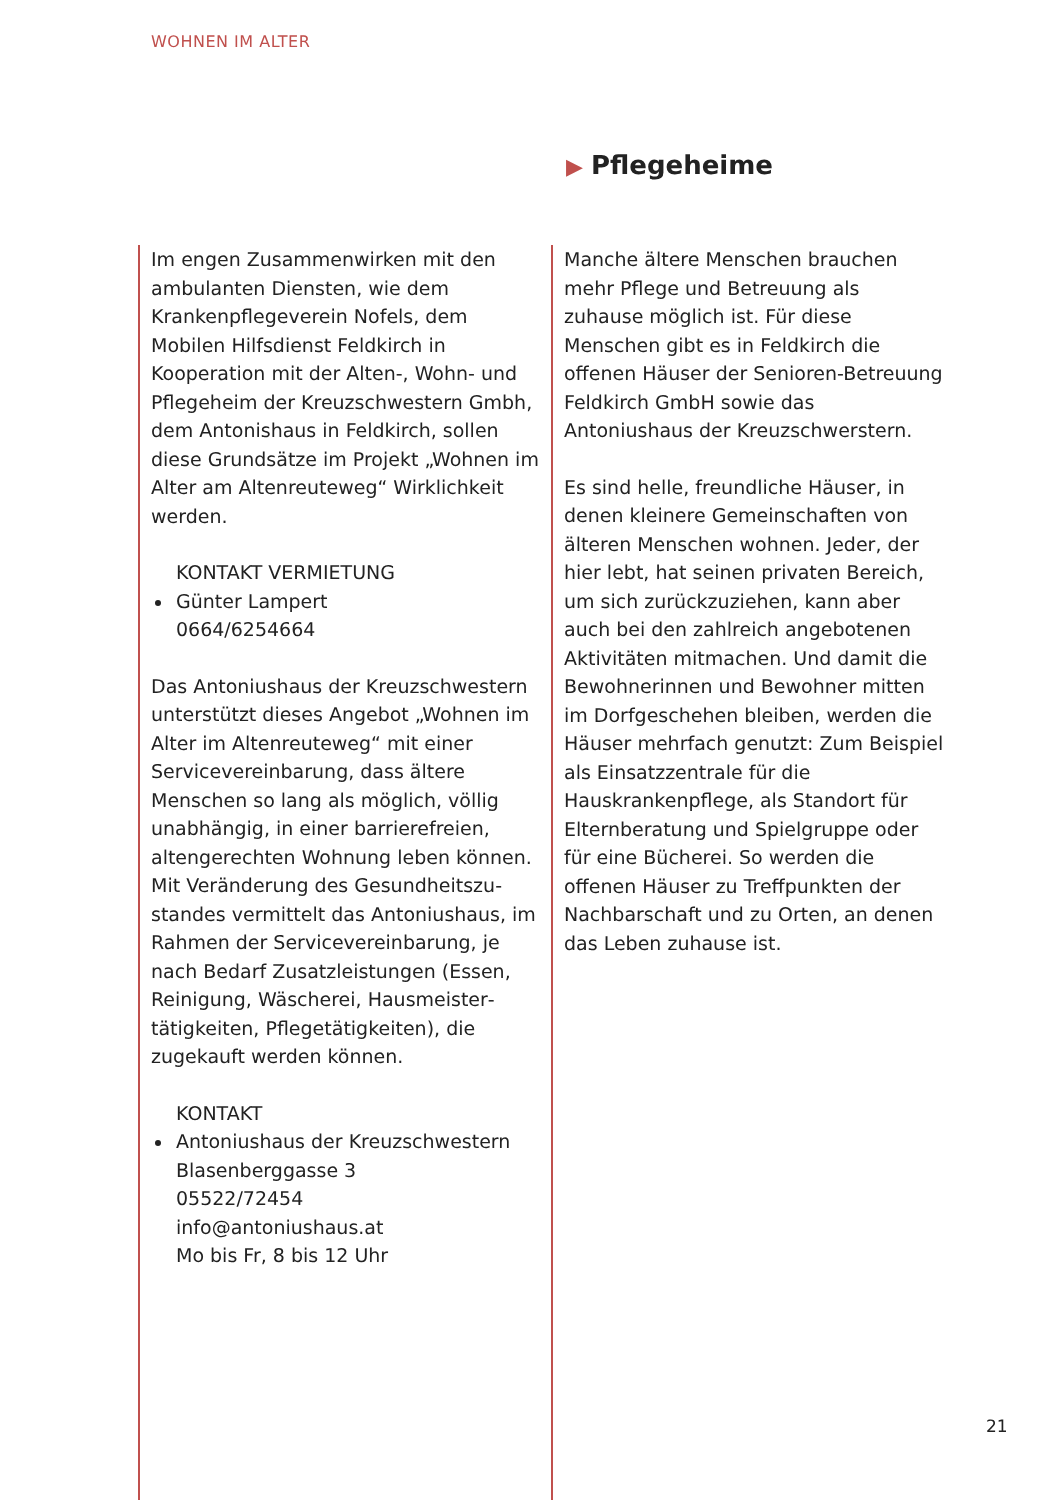WOHNEN IM ALTER
▶ Pflegeheime
Im engen Zusammenwirken mit den ambulanten Diensten, wie dem Krankenpflegeverein Nofels, dem Mobilen Hilfsdienst Feldkirch in Kooperation mit der Alten-, Wohn- und Pflegeheim der Kreuzschwestern Gmbh, dem Antonishaus in Feldkirch, sollen diese Grundsätze im Projekt „Wohnen im Alter am Altenreuteweg“ Wirklichkeit werden.
KONTAKT VERMIETUNG
Günter Lampert
0664/6254664
Das Antoniushaus der Kreuzschwestern unterstützt dieses Angebot „Wohnen im Alter im Altenreuteweg“ mit einer Servicevereinbarung, dass ältere Menschen so lang als möglich, völlig unabhängig, in einer barrierefreien, altengerechten Wohnung leben können. Mit Veränderung des Gesundheitszu­standes vermittelt das Antoniushaus, im Rahmen der Servicevereinbarung, je nach Bedarf Zusatzleistungen (Essen, Reinigung, Wäscherei, Hausmeister­tätigkeiten, Pflegetätigkeiten), die zugekauft werden können.
KONTAKT
Antoniushaus der Kreuzschwestern
Blasenberggasse 3
05522/72454
info@antoniushaus.at
Mo bis Fr, 8 bis 12 Uhr
Manche ältere Menschen brauchen mehr Pflege und Betreuung als zuhause möglich ist. Für diese Menschen gibt es in Feldkirch die offenen Häuser der Senioren-Betreuung Feldkirch GmbH sowie das Antoniushaus der Kreuz­schwerstern.
Es sind helle, freundliche Häuser, in denen kleinere Gemeinschaften von älteren Menschen wohnen. Jeder, der hier lebt, hat seinen privaten Bereich, um sich zurückzuziehen, kann aber auch bei den zahlreich angebotenen Aktivitäten mitmachen. Und damit die Bewohnerinnen und Bewohner mitten im Dorfgeschehen bleiben, werden die Häuser mehrfach genutzt: Zum Beispiel als Einsatzzentrale für die Hauskrankenpflege, als Standort für Elternberatung und Spielgruppe oder für eine Bücherei. So werden die offenen Häuser zu Treffpunkten der Nachbarschaft und zu Orten, an denen das Leben zuhause ist.
21